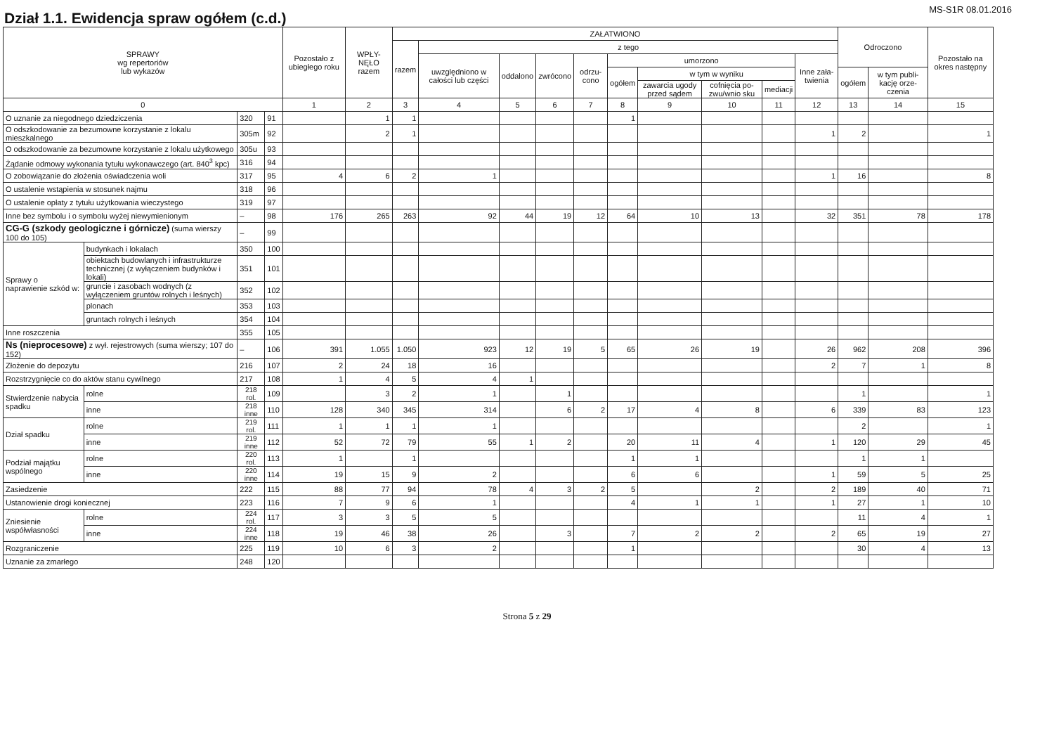Dział 1.1. Ewidencja spraw ogółem (c.d.)
MS-S1R 08.01.2016
| SPRAWY wg repertoriów lub wykazów | | | | Pozostało z ubiegłego roku | WPŁY-NĘŁO razem | ZAŁATWIONO | | | | | | | | | | Odroczono | | Pozostało na okres następny |
| --- | --- | --- | --- | --- | --- | --- | --- | --- | --- | --- | --- | --- | --- | --- | --- | --- | --- | --- |
| | | | | | | razem | z tego | | | | | | | | | | | |
| | | | | | | | uwzględniono w całości lub części | oddalono | zwrócono | odrzu-cono | umorzono | | | | Inne zała-twienia | | | |
| | | | | | | | | | | | ogółem | w tym w wyniku | | | | ogółem | w tym publi-kację orze-czenia | |
| | | | | | | | | | | | | zawarcia ugody przed sądem | cofnięcia po-zwu/wnio sku | mediacji | | | | |
| 0 | | | | 1 | 2 | 3 | 4 | 5 | 6 | 7 | 8 | 9 | 10 | 11 | 12 | 13 | 14 | 15 |
| O uznanie za niegodnego dziedziczenia | | 320 | 91 | | 1 | 1 | | | | | 1 | | | | | | | |
| O odszkodowanie za bezumowne korzystanie z lokalu mieszkalnego | | 305m | 92 | | 2 | 1 | | | | | | | | | 1 | 2 | | 1 |
| O odszkodowanie za bezumowne korzystanie z lokalu użytkowego | | 305u | 93 | | | | | | | | | | | | | | | |
| Żądanie odmowy wykonania tytułu wykonawczego (art. 840<sup>3</sup> kpc) | | 316 | 94 | | | | | | | | | | | | | | | |
| O zobowiązanie do złożenia oświadczenia woli | | 317 | 95 | 4 | 6 | 2 | 1 | | | | | | | | 1 | 16 | | 8 |
| O ustalenie wstąpienia w stosunek najmu | | 318 | 96 | | | | | | | | | | | | | | | |
| O ustalenie opłaty z tytułu użytkowania wieczystego | | 319 | 97 | | | | | | | | | | | | | | | |
| Inne bez symbolu i o symbolu wyżej niewymienionym | | – | 98 | 176 | 265 | 263 | 92 | 44 | 19 | 12 | 64 | 10 | 13 | | 32 | 351 | 78 | 178 |
| CG-G (szkody geologiczne i górnicze) (suma wierszy 100 do 105) | | – | 99 | | | | | | | | | | | | | | | |
| Sprawy o naprawienie szkód w: | budynkach i lokalach | 350 | 100 | | | | | | | | | | | | | | | |
| | obiektach budowlanych i infrastrukturze technicznej (z wyłączeniem budynków i lokali) | 351 | 101 | | | | | | | | | | | | | | | |
| | gruncie i zasobach wodnych (z wyłączeniem gruntów rolnych i leśnych) | 352 | 102 | | | | | | | | | | | | | | | |
| | plonach | 353 | 103 | | | | | | | | | | | | | | | |
| | gruntach rolnych i leśnych | 354 | 104 | | | | | | | | | | | | | | | |
| Inne roszczenia | | 355 | 105 | | | | | | | | | | | | | | | |
| Ns (nieprocesowe) z wył. rejestrowych (suma wierszy; 107 do 152) | | – | 106 | 391 | 1.055 | 1.050 | 923 | 12 | 19 | 5 | 65 | 26 | 19 | | 26 | 962 | 208 | 396 |
| Złożenie do depozytu | | 216 | 107 | 2 | 24 | 18 | 16 | | | | | | | | 2 | 7 | 1 | 8 |
| Rozstrzygnięcie co do aktów stanu cywilnego | | 217 | 108 | 1 | 4 | 5 | 4 | 1 | | | | | | | | | | |
| Stwierdzenie nabycia spadku | rolne | 218 rol. | 109 | | 3 | 2 | 1 | | 1 | | | | | | | 1 | | 1 |
| | inne | 218 inne | 110 | 128 | 340 | 345 | 314 | | 6 | 2 | 17 | 4 | 8 | | 6 | 339 | 83 | 123 |
| Dział spadku | rolne | 219 rol. | 111 | 1 | 1 | 1 | 1 | | | | | | | | | 2 | | 1 |
| | inne | 219 inne | 112 | 52 | 72 | 79 | 55 | 1 | 2 | | 20 | 11 | 4 | | 1 | 120 | 29 | 45 |
| Podział majątku wspólnego | rolne | 220 rol. | 113 | 1 | | 1 | | | | | 1 | 1 | | | | 1 | 1 | |
| | inne | 220 inne | 114 | 19 | 15 | 9 | 2 | | | | 6 | 6 | | | 1 | 59 | 5 | 25 |
| Zasiedzenie | | 222 | 115 | 88 | 77 | 94 | 78 | 4 | 3 | 2 | 5 | | 2 | | 2 | 189 | 40 | 71 |
| Ustanowienie drogi koniecznej | | 223 | 116 | 7 | 9 | 6 | 1 | | | | 4 | 1 | 1 | | 1 | 27 | 1 | 10 |
| Zniesienie współwłasności | rolne | 224 rol. | 117 | 3 | 3 | 5 | 5 | | | | | | | | | 11 | 4 | 1 |
| | inne | 224 inne | 118 | 19 | 46 | 38 | 26 | | 3 | | 7 | 2 | 2 | | 2 | 65 | 19 | 27 |
| Rozgraniczenie | | 225 | 119 | 10 | 6 | 3 | 2 | | | | 1 | | | | | 30 | 4 | 13 |
| Uznanie za zmarłego | | 248 | 120 | | | | | | | | | | | | | | | |
Strona 5 z 29